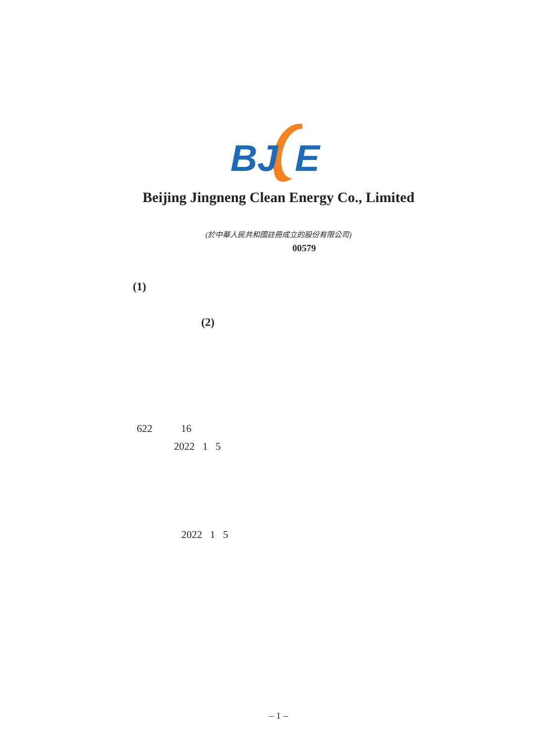BJ
E
Beijing Jingneng Clean Energy Co., Limited
(於中華人民共和國註冊成立的股份有限公司)
00579
(1)
(2)
622 16
2022 1 5
2022 1 5
– 1 –